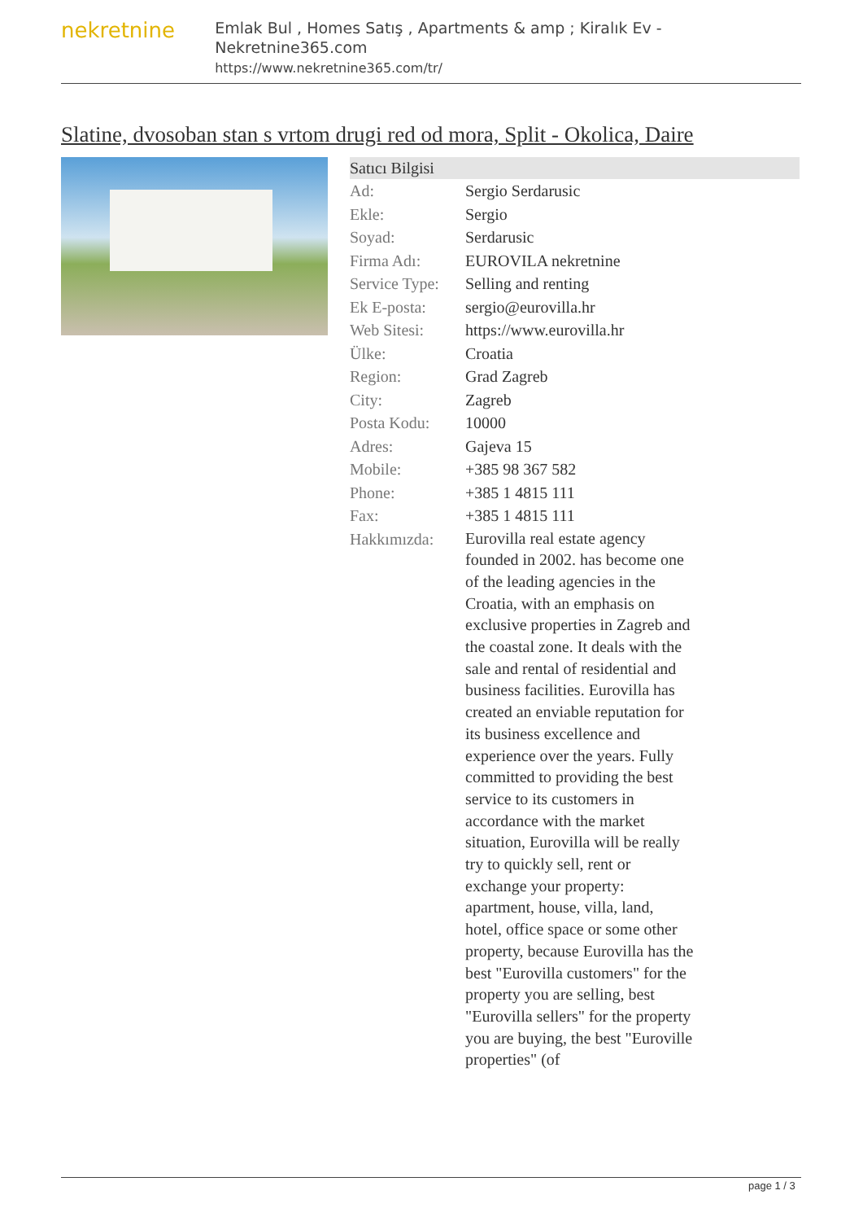nekretnine
Emlak Bul , Homes Satış , Apartments & amp ; Kiralık Ev - Nekretnine365.com
https://www.nekretnine365.com/tr/
Slatine, dvosoban stan s vrtom drugi red od mora, Split - Okolica, Daire
| Satıcı Bilgisi | |
| --- | --- |
| Ad: | Sergio Serdarusic |
| Ekle: | Sergio |
| Soyad: | Serdarusic |
| Firma Adı: | EUROVILA nekretnine |
| Service Type: | Selling and renting |
| Ek E-posta: | sergio@eurovilla.hr |
| Web Sitesi: | https://www.eurovilla.hr |
| Ülke: | Croatia |
| Region: | Grad Zagreb |
| City: | Zagreb |
| Posta Kodu: | 10000 |
| Adres: | Gajeva 15 |
| Mobile: | +385 98 367 582 |
| Phone: | +385 1 4815 111 |
| Fax: | +385 1 4815 111 |
| Hakkımızda: | Eurovilla real estate agency founded in 2002. has become one of the leading agencies in the Croatia, with an emphasis on exclusive properties in Zagreb and the coastal zone. It deals with the sale and rental of residential and business facilities. Eurovilla has created an enviable reputation for its business excellence and experience over the years. Fully committed to providing the best service to its customers in accordance with the market situation, Eurovilla will be really try to quickly sell, rent or exchange your property: apartment, house, villa, land, hotel, office space or some other property, because Eurovilla has the best "Eurovilla customers" for the property you are selling, best "Eurovilla sellers" for the property you are buying, the best "Euroville properties" (of |
page 1 / 3